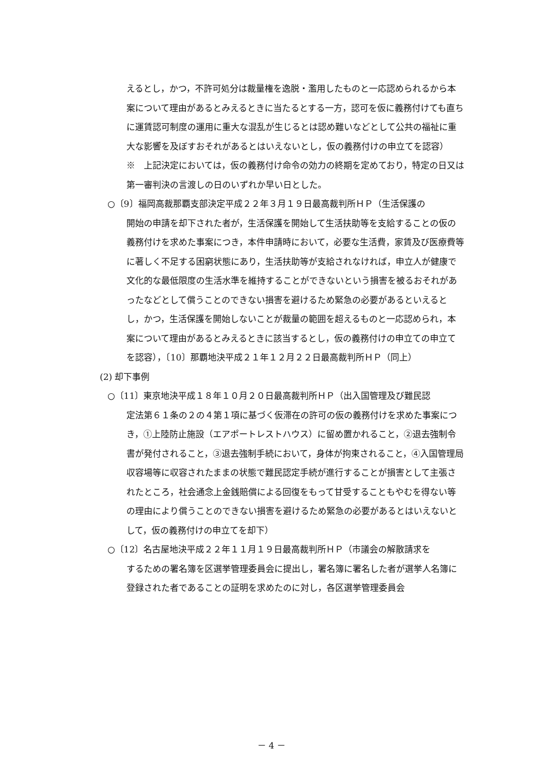えるとし，かつ，不許可処分は裁量権を逸脱・濫用したものと一応認められるから本案について理由があるとみえるときに当たるとする一方，認可を仮に義務付けても直ちに運賃認可制度の運用に重大な混乱が生じるとは認め難いなどとして公共の福祉に重大な影響を及ぼすおそれがあるとはいえないとし，仮の義務付けの申立てを認容）
※　上記決定においては，仮の義務付け命令の効力の終期を定めており，特定の日又は第一審判決の言渡しの日のいずれか早い日とした。
○〔9〕福岡高裁那覇支部決定平成２２年３月１９日最高裁判所ＨＰ（生活保護の
開始の申請を却下された者が，生活保護を開始して生活扶助等を支給することの仮の義務付けを求めた事案につき，本件申請時において，必要な生活費，家賃及び医療費等に著しく不足する困窮状態にあり，生活扶助等が支給されなければ，申立人が健康で文化的な最低限度の生活水準を維持することができないという損害を被るおそれがあったなどとして償うことのできない損害を避けるため緊急の必要があるといえるとし，かつ，生活保護を開始しないことが裁量の範囲を超えるものと一応認められ，本案について理由があるとみえるときに該当するとし，仮の義務付けの申立ての申立てを認容），〔10〕那覇地決平成２１年１２月２２日最高裁判所ＨＰ（同上）
(2) 却下事例
○〔11〕東京地決平成１８年１０月２０日最高裁判所ＨＰ（出入国管理及び難民認
定法第６１条の２の４第１項に基づく仮滞在の許可の仮の義務付けを求めた事案につき，①上陸防止施設（エアポートレストハウス）に留め置かれること，②退去強制令書が発付されること，③退去強制手続において，身体が拘束されること，④入国管理局収容場等に収容されたままの状態で難民認定手続が進行することが損害として主張されたところ，社会通念上金銭賠償による回復をもって甘受することもやむを得ない等の理由により償うことのできない損害を避けるため緊急の必要があるとはいえないとして，仮の義務付けの申立てを却下）
○〔12〕名古屋地決平成２２年１１月１９日最高裁判所ＨＰ（市議会の解散請求を
するための署名簿を区選挙管理委員会に提出し，署名簿に署名した者が選挙人名簿に登録された者であることの証明を求めたのに対し，各区選挙管理委員会
－ 4 －